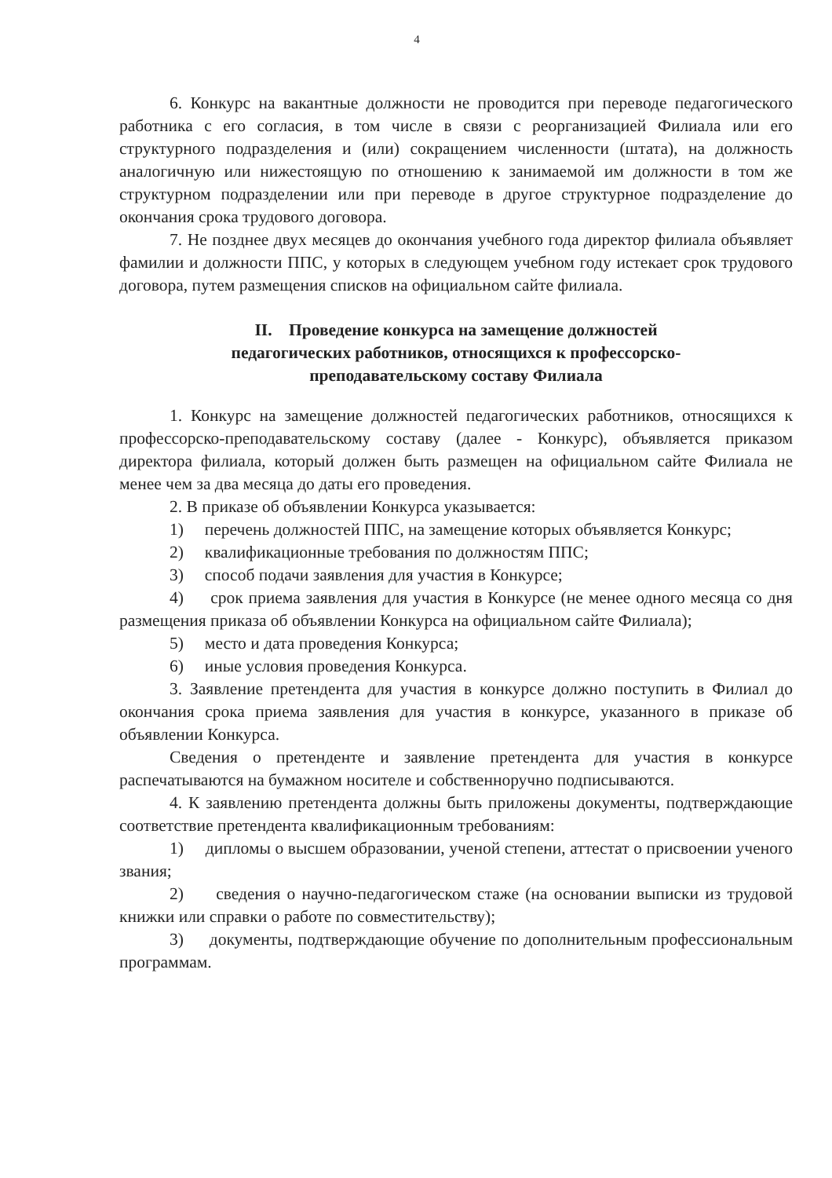4
6. Конкурс на вакантные должности не проводится при переводе педагогического работника с его согласия, в том числе в связи с реорганизацией Филиала или его структурного подразделения и (или) сокращением численности (штата), на должность аналогичную или нижестоящую по отношению к занимаемой им должности в том же структурном подразделении или при переводе в другое структурное подразделение до окончания срока трудового договора.
7. Не позднее двух месяцев до окончания учебного года директор филиала объявляет фамилии и должности ППС, у которых в следующем учебном году истекает срок трудового договора, путем размещения списков на официальном сайте филиала.
II. Проведение конкурса на замещение должностей
педагогических работников, относящихся к профессорско-
преподавательскому составу Филиала
1. Конкурс на замещение должностей педагогических работников, относящихся к профессорско-преподавательскому составу (далее - Конкурс), объявляется приказом директора филиала, который должен быть размещен на официальном сайте Филиала не менее чем за два месяца до даты его проведения.
2. В приказе об объявлении Конкурса указывается:
1) перечень должностей ППС, на замещение которых объявляется Конкурс;
2) квалификационные требования по должностям ППС;
3) способ подачи заявления для участия в Конкурсе;
4) срок приема заявления для участия в Конкурсе (не менее одного месяца со дня размещения приказа об объявлении Конкурса на официальном сайте Филиала);
5) место и дата проведения Конкурса;
6) иные условия проведения Конкурса.
3. Заявление претендента для участия в конкурсе должно поступить в Филиал до окончания срока приема заявления для участия в конкурсе, указанного в приказе об объявлении Конкурса.
Сведения о претенденте и заявление претендента для участия в конкурсе распечатываются на бумажном носителе и собственноручно подписываются.
4. К заявлению претендента должны быть приложены документы, подтверждающие соответствие претендента квалификационным требованиям:
1) дипломы о высшем образовании, ученой степени, аттестат о присвоении ученого звания;
2) сведения о научно-педагогическом стаже (на основании выписки из трудовой книжки или справки о работе по совместительству);
3) документы, подтверждающие обучение по дополнительным профессиональным программам.